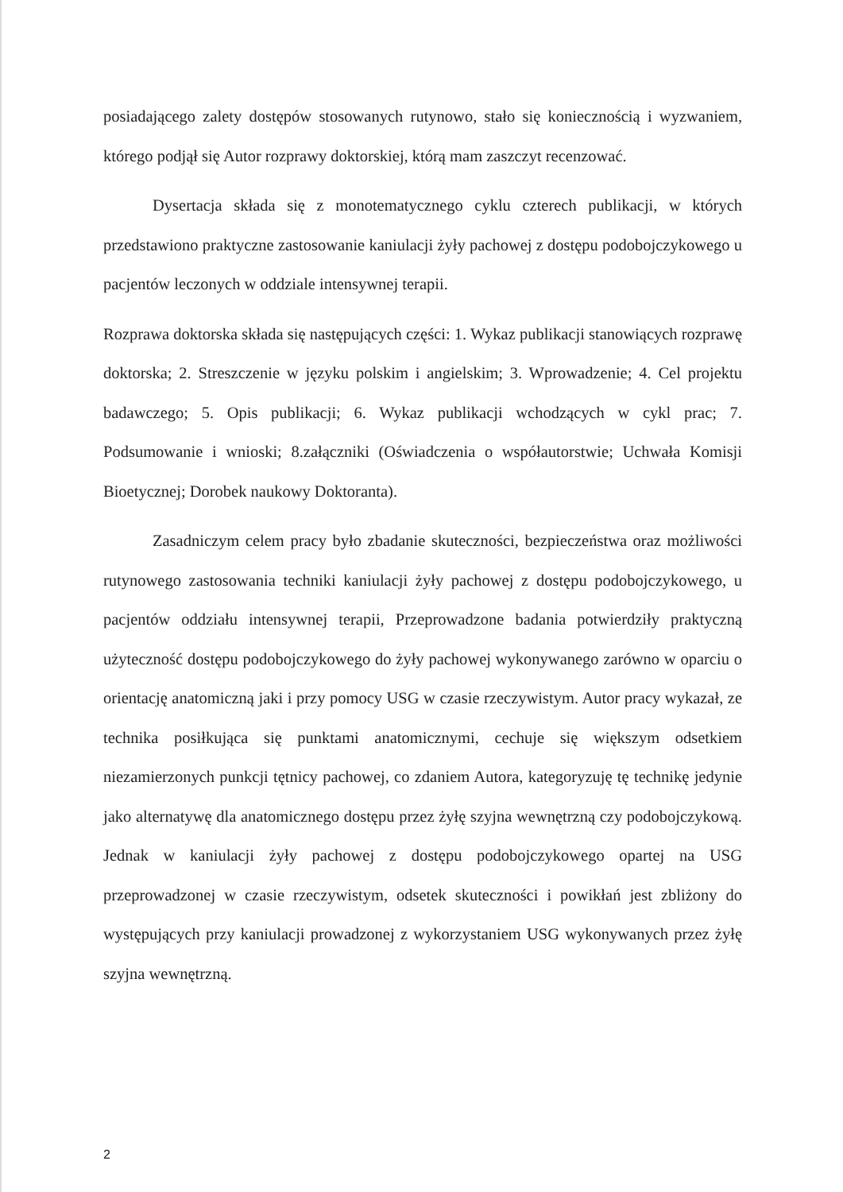posiadającego zalety dostępów stosowanych rutynowo, stało się koniecznością i wyzwaniem, którego podjął się Autor rozprawy doktorskiej, którą mam zaszczyt recenzować.
Dysertacja składa się z monotematycznego cyklu czterech publikacji, w których przedstawiono praktyczne zastosowanie kaniulacji żyły pachowej z dostępu podobojczykowego u pacjentów leczonych w oddziale intensywnej terapii.
Rozprawa doktorska składa się następujących części: 1. Wykaz publikacji stanowiących rozprawę doktorska; 2. Streszczenie w języku polskim i angielskim; 3. Wprowadzenie; 4. Cel projektu badawczego; 5. Opis publikacji; 6. Wykaz publikacji wchodzących w cykl prac; 7. Podsumowanie i wnioski; 8.załączniki (Oświadczenia o współautorstwie; Uchwała Komisji Bioetycznej; Dorobek naukowy Doktoranta).
Zasadniczym celem pracy było zbadanie skuteczności, bezpieczeństwa oraz możliwości rutynowego zastosowania techniki kaniulacji żyły pachowej z dostępu podobojczykowego, u pacjentów oddziału intensywnej terapii, Przeprowadzone badania potwierdziły praktyczną użyteczność dostępu podobojczykowego do żyły pachowej wykonywanego zarówno w oparciu o orientację anatomiczną jaki i przy pomocy USG w czasie rzeczywistym. Autor pracy wykazał, ze technika posiłkująca się punktami anatomicznymi, cechuje się większym odsetkiem niezamierzonych punkcji tętnicy pachowej, co zdaniem Autora, kategoryzuję tę technikę jedynie jako alternatywę dla anatomicznego dostępu przez żyłę szyjna wewnętrzną czy podobojczykową. Jednak w kaniulacji żyły pachowej z dostępu podobojczykowego opartej na USG przeprowadzonej w czasie rzeczywistym, odsetek skuteczności i powikłań jest zbliżony do występujących przy kaniulacji prowadzonej z wykorzystaniem USG wykonywanych przez żyłę szyjna wewnętrzną.
2